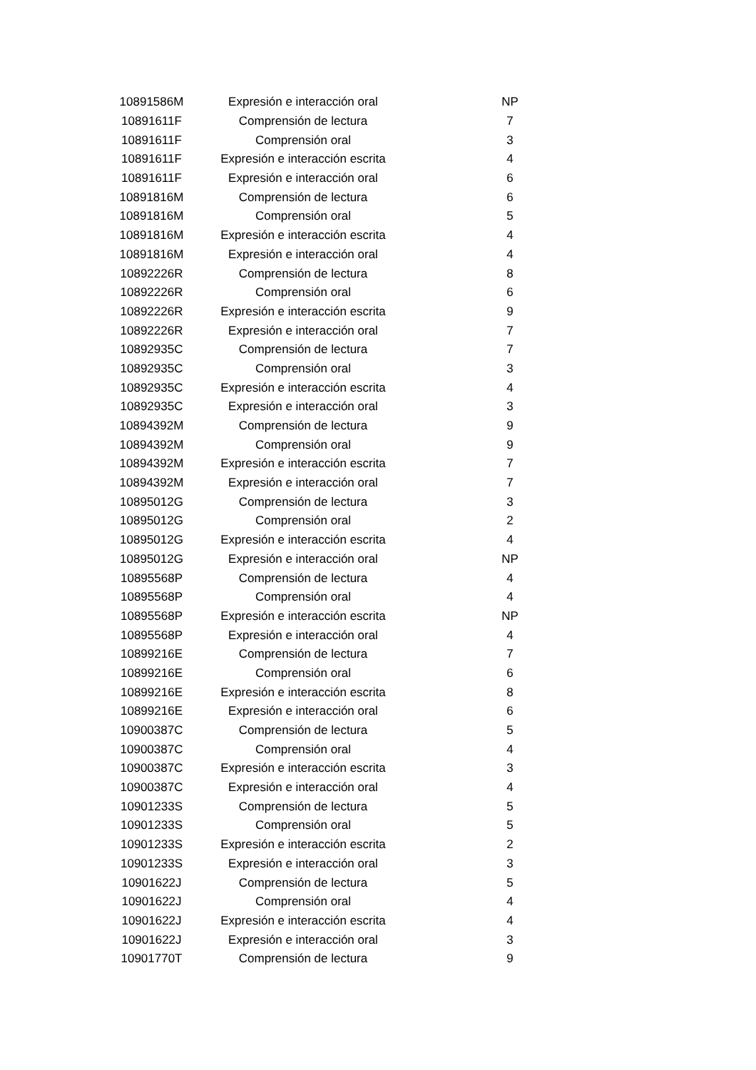| 10891586M | Expresión e interacción oral | NP |
| 10891611F | Comprensión de lectura | 7 |
| 10891611F | Comprensión oral | 3 |
| 10891611F | Expresión e interacción escrita | 4 |
| 10891611F | Expresión e interacción oral | 6 |
| 10891816M | Comprensión de lectura | 6 |
| 10891816M | Comprensión oral | 5 |
| 10891816M | Expresión e interacción escrita | 4 |
| 10891816M | Expresión e interacción oral | 4 |
| 10892226R | Comprensión de lectura | 8 |
| 10892226R | Comprensión oral | 6 |
| 10892226R | Expresión e interacción escrita | 9 |
| 10892226R | Expresión e interacción oral | 7 |
| 10892935C | Comprensión de lectura | 7 |
| 10892935C | Comprensión oral | 3 |
| 10892935C | Expresión e interacción escrita | 4 |
| 10892935C | Expresión e interacción oral | 3 |
| 10894392M | Comprensión de lectura | 9 |
| 10894392M | Comprensión oral | 9 |
| 10894392M | Expresión e interacción escrita | 7 |
| 10894392M | Expresión e interacción oral | 7 |
| 10895012G | Comprensión de lectura | 3 |
| 10895012G | Comprensión oral | 2 |
| 10895012G | Expresión e interacción escrita | 4 |
| 10895012G | Expresión e interacción oral | NP |
| 10895568P | Comprensión de lectura | 4 |
| 10895568P | Comprensión oral | 4 |
| 10895568P | Expresión e interacción escrita | NP |
| 10895568P | Expresión e interacción oral | 4 |
| 10899216E | Comprensión de lectura | 7 |
| 10899216E | Comprensión oral | 6 |
| 10899216E | Expresión e interacción escrita | 8 |
| 10899216E | Expresión e interacción oral | 6 |
| 10900387C | Comprensión de lectura | 5 |
| 10900387C | Comprensión oral | 4 |
| 10900387C | Expresión e interacción escrita | 3 |
| 10900387C | Expresión e interacción oral | 4 |
| 10901233S | Comprensión de lectura | 5 |
| 10901233S | Comprensión oral | 5 |
| 10901233S | Expresión e interacción escrita | 2 |
| 10901233S | Expresión e interacción oral | 3 |
| 10901622J | Comprensión de lectura | 5 |
| 10901622J | Comprensión oral | 4 |
| 10901622J | Expresión e interacción escrita | 4 |
| 10901622J | Expresión e interacción oral | 3 |
| 10901770T | Comprensión de lectura | 9 |